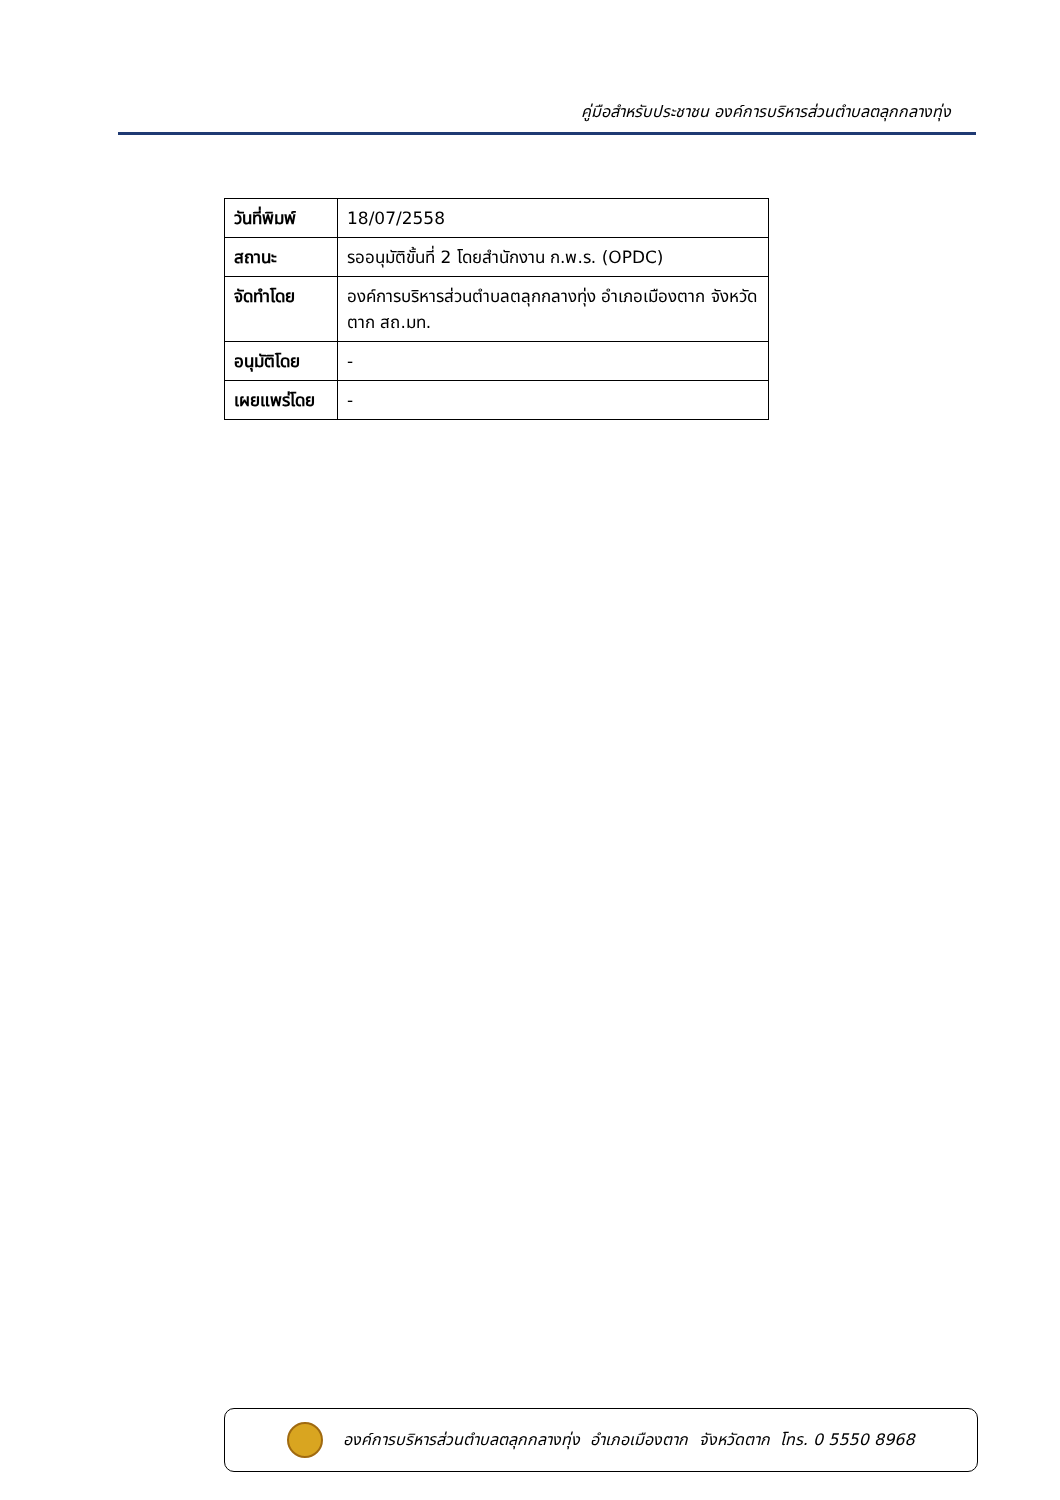คู่มือสำหรับประชาชน องค์การบริหารส่วนตำบลตลุกกลางทุ่ง
| วันที่พิมพ์ | 18/07/2558 |
| สถานะ | รออนุมัติขั้นที่ 2 โดยสำนักงาน ก.พ.ร. (OPDC) |
| จัดทำโดย | องค์การบริหารส่วนตำบลตลุกกลางทุ่ง อำเภอเมืองตาก จังหวัดตาก สถ.มท. |
| อนุมัติโดย | - |
| เผยแพร่โดย | - |
องค์การบริหารส่วนตำบลตลุกกลางทุ่ง อำเภอเมืองตาก จังหวัดตาก โทร. 0 5550 8968